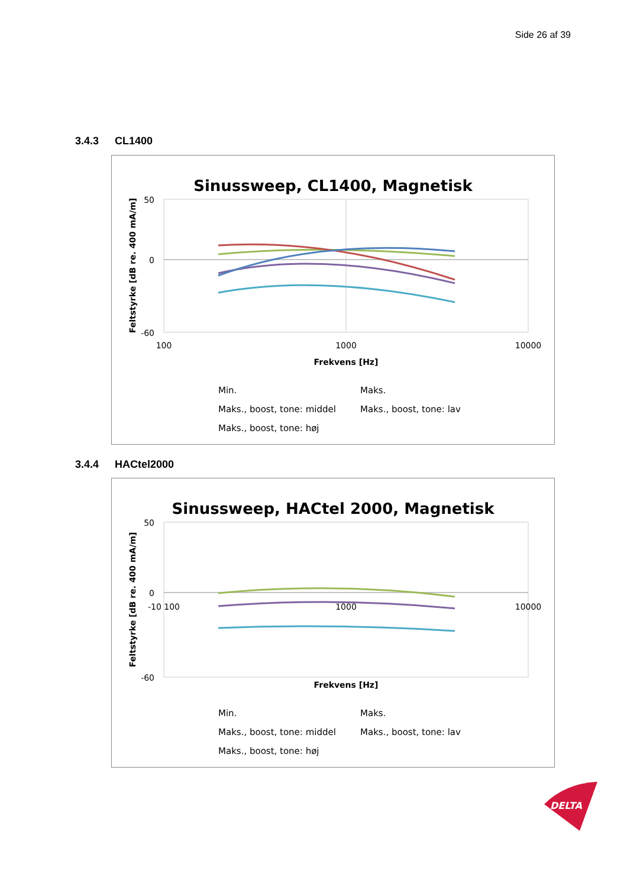Side 26 af 39
3.4.3 CL1400
Sinussweep, CL1400, Magnetisk
50
0
-60
100
1000
10000
Frekvens [Hz]
Feltstyrke [dB re. 400 mA/m]
Min.
Maks.
Maks., boost, tone: middel
Maks., boost, tone: lav
Maks., boost, tone: høj
3.4.4 HACtel2000
Sinussweep, HACtel 2000, Magnetisk
50
0
-60
-10 100
1000
10000
Frekvens [Hz]
Feltstyrke [dB re. 400 mA/m]
Min.
Maks.
Maks., boost, tone: middel
Maks., boost, tone: lav
Maks., boost, tone: høj
DELTA